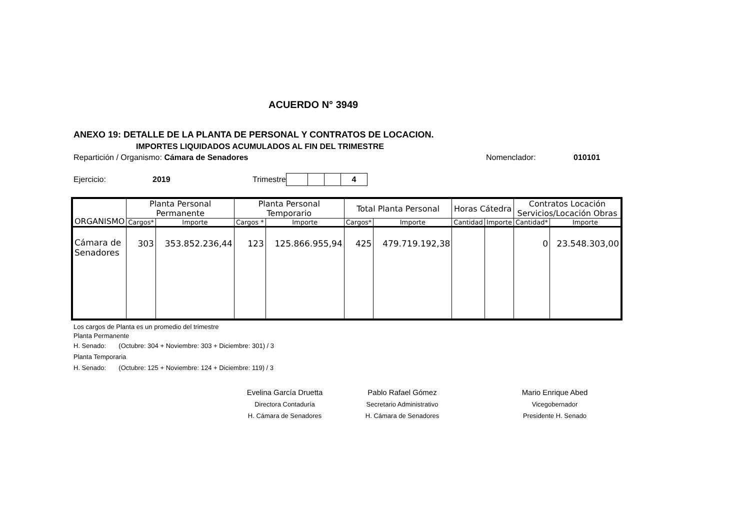ACUERDO N° 3949
ANEXO 19: DETALLE DE LA PLANTA DE PERSONAL Y CONTRATOS DE LOCACION.
IMPORTES LIQUIDADOS ACUMULADOS AL FIN DEL TRIMESTRE
Repartición / Organismo: Cámara de Senadores Nomenclador: 010101
Ejercicio: 2019 Trimestre
| | | | 4 |
| ORGANISMO | Planta Personal Permanente | | Planta Personal Temporario | | Total Planta Personal | | Horas Cátedra | | Contratos Locación Servicios/Locación Obras | |
| --- | --- | --- | --- | --- | --- | --- | --- | --- | --- | --- |
| | Cargos* | Importe | Cargos * | Importe | Cargos* | Importe | Cantidad | Importe | Cantidad* | Importe |
| Cámara de Senadores | 303 | 353.852.236,44 | 123 | 125.866.955,94 | 425 | 479.719.192,38 | | | 0 | 23.548.303,00 |
Los cargos de Planta es un promedio del trimestre
Planta Permanente
H. Senado: (Octubre: 304 + Noviembre: 303 + Diciembre: 301) / 3
Planta Temporaria
H. Senado: (Octubre: 125 + Noviembre: 124 + Diciembre: 119) / 3
Evelina García Druetta
Directora Contaduría
H. Cámara de Senadores
Pablo Rafael Gómez
Secretario Administrativo
H. Cámara de Senadores
Mario Enrique Abed
Vicegobernador
Presidente H. Senado